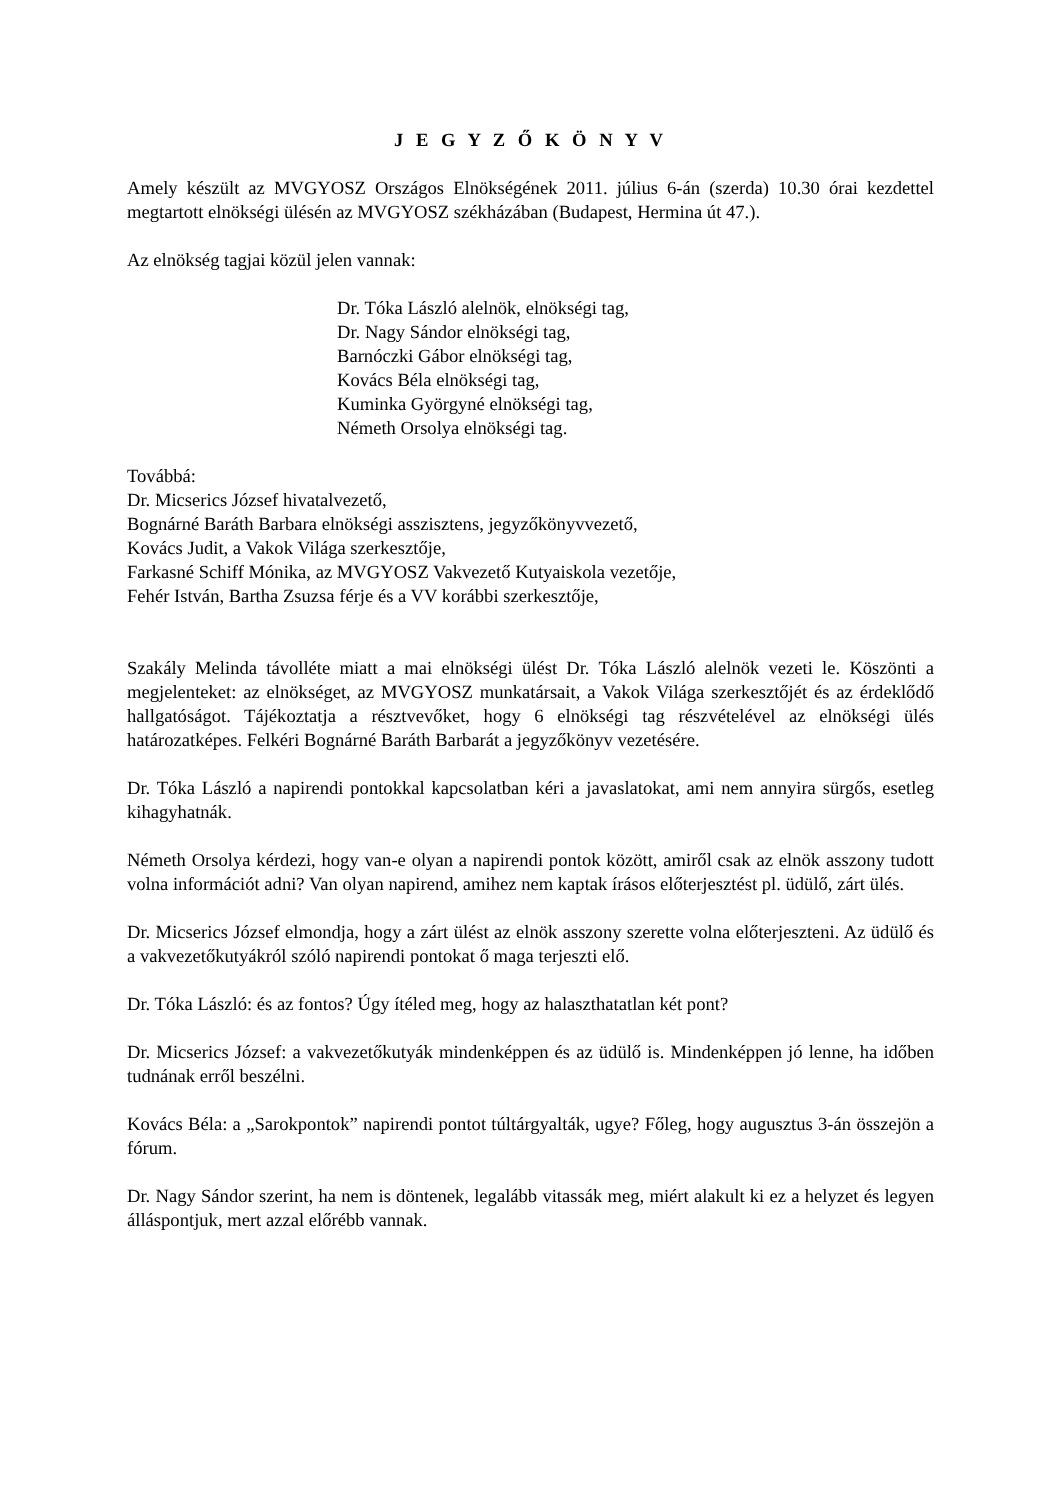J E G Y Z Ő K Ö N Y V
Amely készült az MVGYOSZ Országos Elnökségének 2011. július 6-án (szerda) 10.30 órai kezdettel megtartott elnökségi ülésén az MVGYOSZ székházában (Budapest, Hermina út 47.).
Az elnökség tagjai közül jelen vannak:
Dr. Tóka László alelnök, elnökségi tag,
Dr. Nagy Sándor elnökségi tag,
Barnóczki Gábor elnökségi tag,
Kovács Béla elnökségi tag,
Kuminka Györgyné elnökségi tag,
Németh Orsolya elnökségi tag.
Továbbá:
Dr. Micserics József hivatalvezető,
Bognárné Baráth Barbara elnökségi asszisztens, jegyzőkönyvvezető,
Kovács Judit, a Vakok Világa szerkesztője,
Farkasné Schiff Mónika, az MVGYOSZ Vakvezető Kutyaiskola vezetője,
Fehér István, Bartha Zsuzsa férje és a VV korábbi szerkesztője,
Szakály Melinda távolléte miatt a mai elnökségi ülést Dr. Tóka László alelnök vezeti le. Köszönti a megjelenteket: az elnökséget, az MVGYOSZ munkatársait, a Vakok Világa szerkesztőjét és az érdeklődő hallgatóságot. Tájékoztatja a résztvevőket, hogy 6 elnökségi tag részvételével az elnökségi ülés határozatképes. Felkéri Bognárné Baráth Barbarát a jegyzőkönyv vezetésére.
Dr. Tóka László a napirendi pontokkal kapcsolatban kéri a javaslatokat, ami nem annyira sürgős, esetleg kihagyhatnák.
Németh Orsolya kérdezi, hogy van-e olyan a napirendi pontok között, amiről csak az elnök asszony tudott volna információt adni? Van olyan napirend, amihez nem kaptak írásos előterjesztést pl. üdülő, zárt ülés.
Dr. Micserics József elmondja, hogy a zárt ülést az elnök asszony szerette volna előterjeszteni. Az üdülő és a vakvezetőkutyákról szóló napirendi pontokat ő maga terjeszti elő.
Dr. Tóka László: és az fontos? Úgy ítéled meg, hogy az halaszthatatlan két pont?
Dr. Micserics József: a vakvezetőkutyák mindenképpen és az üdülő is. Mindenképpen jó lenne, ha időben tudnának erről beszélni.
Kovács Béla: a „Sarokpontok” napirendi pontot túltárgyalták, ugye? Főleg, hogy augusztus 3-án összejön a fórum.
Dr. Nagy Sándor szerint, ha nem is döntenek, legalább vitassák meg, miért alakult ki ez a helyzet és legyen álláspontjuk, mert azzal előrébb vannak.